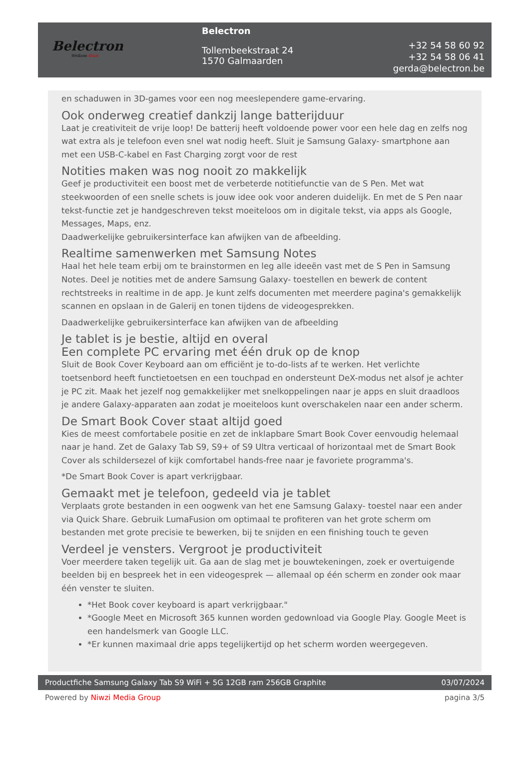Belectron
Welkom thuis
Belectron
Tollembeekstraat 24
1570 Galmaarden
+32 54 58 60 92
+32 54 58 06 41
gerda@belectron.be
en schaduwen in 3D-games voor een nog meeslependere game-ervaring.
Ook onderweg creatief dankzij lange batterijduur
Laat je creativiteit de vrije loop! De batterij heeft voldoende power voor een hele dag en zelfs nog wat extra als je telefoon even snel wat nodig heeft. Sluit je Samsung Galaxy- smartphone aan met een USB-C-kabel en Fast Charging zorgt voor de rest
Notities maken was nog nooit zo makkelijk
Geef je productiviteit een boost met de verbeterde notitiefunctie van de S Pen. Met wat steekwoorden of een snelle schets is jouw idee ook voor anderen duidelijk. En met de S Pen naar tekst-functie zet je handgeschreven tekst moeiteloos om in digitale tekst, via apps als Google, Messages, Maps, enz.
Daadwerkelijke gebruikersinterface kan afwijken van de afbeelding.
Realtime samenwerken met Samsung Notes
Haal het hele team erbij om te brainstormen en leg alle ideeën vast met de S Pen in Samsung Notes. Deel je notities met de andere Samsung Galaxy- toestellen en bewerk de content rechtstreeks in realtime in de app. Je kunt zelfs documenten met meerdere pagina's gemakkelijk scannen en opslaan in de Galerij en tonen tijdens de videogesprekken.
Daadwerkelijke gebruikersinterface kan afwijken van de afbeelding
Je tablet is je bestie, altijd en overal
Een complete PC ervaring met één druk op de knop
Sluit de Book Cover Keyboard aan om efficiënt je to-do-lists af te werken. Het verlichte toetsenbord heeft functietoetsen en een touchpad en ondersteunt DeX-modus net alsof je achter je PC zit. Maak het jezelf nog gemakkelijker met snelkoppelingen naar je apps en sluit draadloos je andere Galaxy-apparaten aan zodat je moeiteloos kunt overschakelen naar een ander scherm.
De Smart Book Cover staat altijd goed
Kies de meest comfortabele positie en zet de inklapbare Smart Book Cover eenvoudig helemaal naar je hand. Zet de Galaxy Tab S9, S9+ of S9 Ultra verticaal of horizontaal met de Smart Book Cover als schildersezel of kijk comfortabel hands-free naar je favoriete programma's.
*De Smart Book Cover is apart verkrijgbaar.
Gemaakt met je telefoon, gedeeld via je tablet
Verplaats grote bestanden in een oogwenk van het ene Samsung Galaxy- toestel naar een ander via Quick Share. Gebruik LumaFusion om optimaal te profiteren van het grote scherm om bestanden met grote precisie te bewerken, bij te snijden en een finishing touch te geven
Verdeel je vensters. Vergroot je productiviteit
Voer meerdere taken tegelijk uit. Ga aan de slag met je bouwtekeningen, zoek er overtuigende beelden bij en bespreek het in een videogesprek — allemaal op één scherm en zonder ook maar één venster te sluiten.
*Het Book cover keyboard is apart verkrijgbaar."
*Google Meet en Microsoft 365 kunnen worden gedownload via Google Play. Google Meet is een handelsmerk van Google LLC.
*Er kunnen maximaal drie apps tegelijkertijd op het scherm worden weergegeven.
Productfiche Samsung Galaxy Tab S9 WiFi + 5G 12GB ram 256GB Graphite 03/07/2024
Powered by Niwzi Media Group pagina 3/5